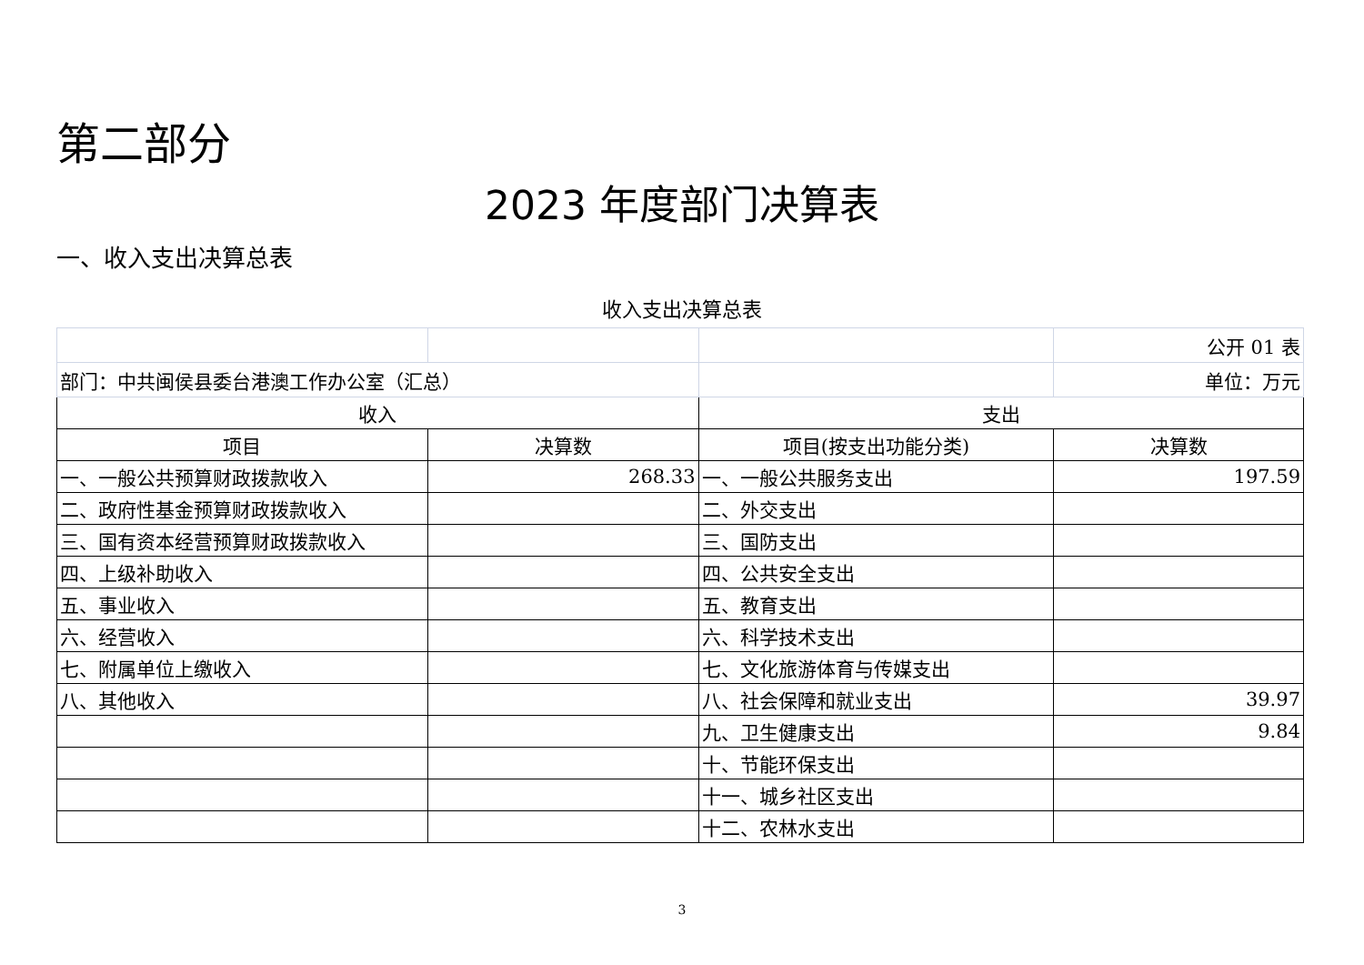第二部分
2023 年度部门决算表
一、收入支出决算总表
收入支出决算总表
| | | | 公开 01 表 |
| 部门：中共闽侯县委台港澳工作办公室（汇总） | | | 单位：万元 |
| 收入 | | 支出 | |
| 项目 | 决算数 | 项目(按支出功能分类) | 决算数 |
| 一、一般公共预算财政拨款收入 | 268.33 | 一、一般公共服务支出 | 197.59 |
| 二、政府性基金预算财政拨款收入 | | 二、外交支出 | |
| 三、国有资本经营预算财政拨款收入 | | 三、国防支出 | |
| 四、上级补助收入 | | 四、公共安全支出 | |
| 五、事业收入 | | 五、教育支出 | |
| 六、经营收入 | | 六、科学技术支出 | |
| 七、附属单位上缴收入 | | 七、文化旅游体育与传媒支出 | |
| 八、其他收入 | | 八、社会保障和就业支出 | 39.97 |
| | | 九、卫生健康支出 | 9.84 |
| | | 十、节能环保支出 | |
| | | 十一、城乡社区支出 | |
| | | 十二、农林水支出 | |
3